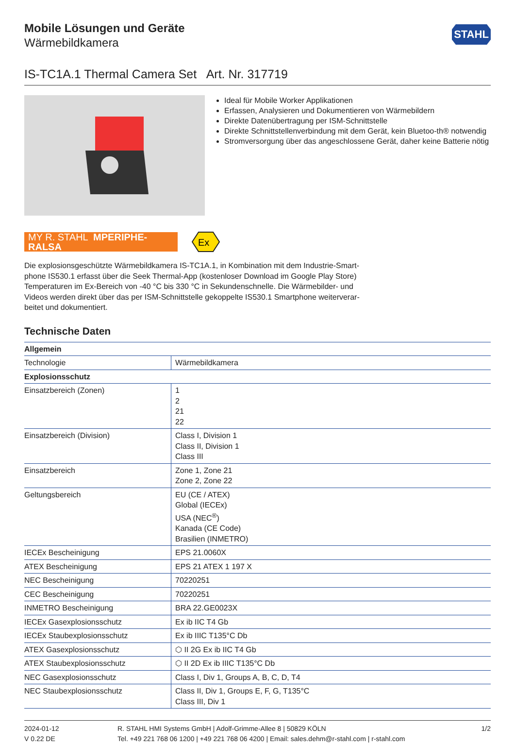Mobile Lösungen und Geräte
Wärmebildkamera
STAHL
IS-TC1A.1 Thermal Camera Set Art. Nr. 317719
Ideal für Mobile Worker Applikationen
Erfassen, Analysieren und Dokumentieren von Wärmebildern
Direkte Datenübertragung per ISM-Schnittstelle
Direkte Schnittstellenverbindung mit dem Gerät, kein Bluetoo-th® notwendig
Stromversorgung über das angeschlossene Gerät, daher keine Batterie nötig
MY R. STAHL MPERIPHE-RALSA
Ex
Die explosionsgeschützte Wärmebildkamera IS-TC1A.1, in Kombination mit dem Industrie-Smart-phone IS530.1 erfasst über die Seek Thermal-App (kostenloser Download im Google Play Store) Temperaturen im Ex-Bereich von -40 °C bis 330 °C in Sekundenschnelle. Die Wärmebilder- und Videos werden direkt über das per ISM-Schnittstelle gekoppelte IS530.1 Smartphone weiterverar-beitet und dokumentiert.
Technische Daten
| Allgemein | |
| --- | --- |
| Technologie | Wärmebildkamera |
| Explosionsschutz | |
| Einsatzbereich (Zonen) | 1 2 21 22 |
| Einsatzbereich (Division) | Class I, Division 1 Class II, Division 1 Class III |
| Einsatzbereich | Zone 1, Zone 21 Zone 2, Zone 22 |
| Geltungsbereich | EU (CE / ATEX) Global (IECEx) USA (NEC<sup>®</sup>) Kanada (CE Code) Brasilien (INMETRO) |
| IECEx Bescheinigung | EPS 21.0060X |
| ATEX Bescheinigung | EPS 21 ATEX 1 197 X |
| NEC Bescheinigung | 70220251 |
| CEC Bescheinigung | 70220251 |
| INMETRO Bescheinigung | BRA 22.GE0023X |
| IECEx Gasexplosionsschutz | Ex ib IIC T4 Gb |
| IECEx Staubexplosionsschutz | Ex ib IIIC T135°C Db |
| ATEX Gasexplosionsschutz | ⬡ II 2G Ex ib IIC T4 Gb |
| ATEX Staubexplosionsschutz | ⬡ II 2D Ex ib IIIC T135°C Db |
| NEC Gasexplosionsschutz | Class I, Div 1, Groups A, B, C, D, T4 |
| NEC Staubexplosionsschutz | Class II, Div 1, Groups E, F, G, T135°C Class III, Div 1 |
2024-01-12
V 0.22 DE
R. STAHL HMI Systems GmbH | Adolf-Grimme-Allee 8 | 50829 KÖLN
Tel. +49 221 768 06 1200 | +49 221 768 06 4200 | Email: sales.dehm@r-stahl.com | r-stahl.com
1/2